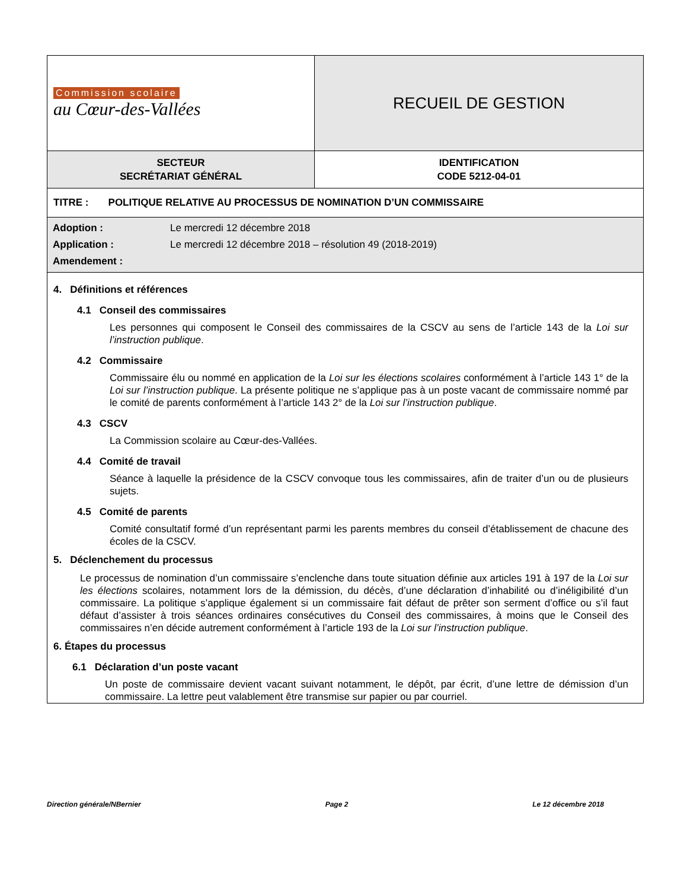| Commission scolaire au Cœur-des-Vallées | RECUEIL DE GESTION |
| SECTEUR SECRÉTARIAT GÉNÉRAL | IDENTIFICATION CODE 5212-04-01 |
| TITRE : POLITIQUE RELATIVE AU PROCESSUS DE NOMINATION D’UN COMMISSAIRE | |
| / Adoption : / Le mercredi 12 décembre 2018 / / Application : / Le mercredi 12 décembre 2018 – résolution 49 (2018-2019) / / Amendement : / / | |
4. Définitions et références
4.1 Conseil des commissaires
Les personnes qui composent le Conseil des commissaires de la CSCV au sens de l’article 143 de la Loi sur l’instruction publique.
4.2 Commissaire
Commissaire élu ou nommé en application de la Loi sur les élections scolaires conformément à l’article 143 1° de la Loi sur l’instruction publique. La présente politique ne s’applique pas à un poste vacant de commissaire nommé par le comité de parents conformément à l’article 143 2° de la Loi sur l’instruction publique.
4.3 CSCV
La Commission scolaire au Cœur-des-Vallées.
4.4 Comité de travail
Séance à laquelle la présidence de la CSCV convoque tous les commissaires, afin de traiter d’un ou de plusieurs sujets.
4.5 Comité de parents
Comité consultatif formé d’un représentant parmi les parents membres du conseil d’établissement de chacune des écoles de la CSCV.
5. Déclenchement du processus
Le processus de nomination d’un commissaire s’enclenche dans toute situation définie aux articles 191 à 197 de la Loi sur les élections scolaires, notamment lors de la démission, du décès, d’une déclaration d’inhabilité ou d’inéligibilité d’un commissaire. La politique s’applique également si un commissaire fait défaut de prêter son serment d’office ou s’il faut défaut d’assister à trois séances ordinaires consécutives du Conseil des commissaires, à moins que le Conseil des commissaires n’en décide autrement conformément à l’article 193 de la Loi sur l’instruction publique.
6. Étapes du processus
6.1 Déclaration d’un poste vacant
Un poste de commissaire devient vacant suivant notamment, le dépôt, par écrit, d’une lettre de démission d’un commissaire. La lettre peut valablement être transmise sur papier ou par courriel.
Direction générale/NBernier Page 2 Le 12 décembre 2018